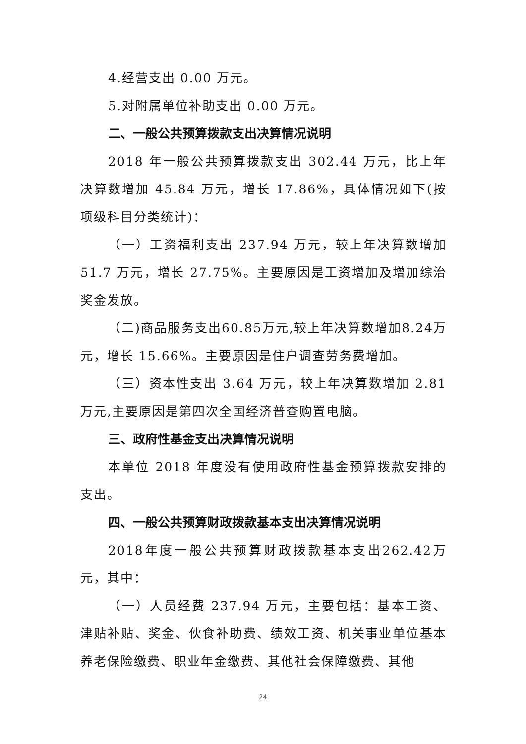4.经营支出 0.00 万元。
5.对附属单位补助支出 0.00 万元。
二、一般公共预算拨款支出决算情况说明
2018 年一般公共预算拨款支出 302.44 万元，比上年决算数增加 45.84 万元，增长 17.86%，具体情况如下(按项级科目分类统计)：
（一）工资福利支出 237.94 万元，较上年决算数增加 51.7 万元，增长 27.75%。主要原因是工资增加及增加综治奖金发放。
（二)商品服务支出60.85万元,较上年决算数增加8.24万元，增长 15.66%。主要原因是住户调查劳务费增加。
（三）资本性支出 3.64 万元，较上年决算数增加 2.81 万元,主要原因是第四次全国经济普查购置电脑。
三、政府性基金支出决算情况说明
本单位 2018 年度没有使用政府性基金预算拨款安排的支出。
四、一般公共预算财政拨款基本支出决算情况说明
2018年度一般公共预算财政拨款基本支出262.42万元，其中：
（一）人员经费 237.94 万元，主要包括：基本工资、津贴补贴、奖金、伙食补助费、绩效工资、机关事业单位基本养老保险缴费、职业年金缴费、其他社会保障缴费、其他
24